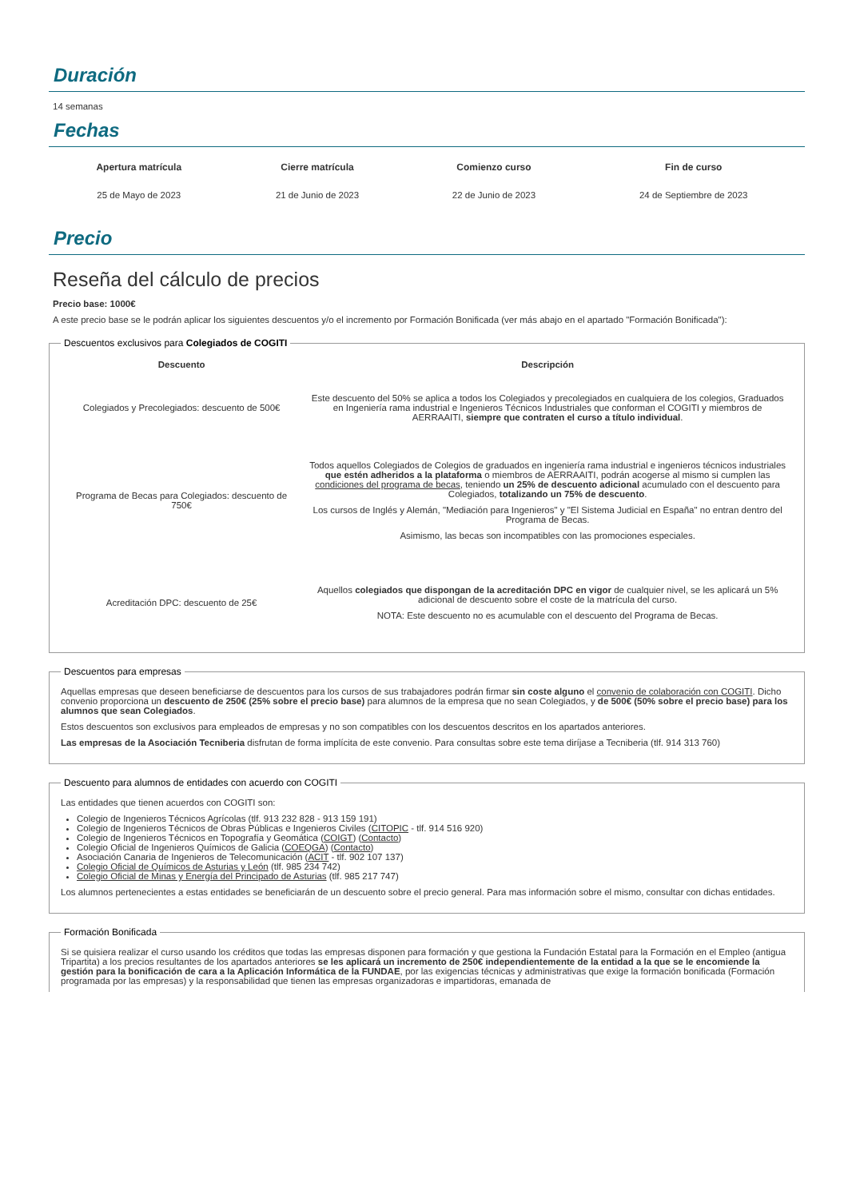Duración
14 semanas
Fechas
| Apertura matrícula | Cierre matrícula | Comienzo curso | Fin de curso |
| --- | --- | --- | --- |
| 25 de Mayo de 2023 | 21 de Junio de 2023 | 22 de Junio de 2023 | 24 de Septiembre de 2023 |
Precio
Reseña del cálculo de precios
Precio base: 1000€
A este precio base se le podrán aplicar los siguientes descuentos y/o el incremento por Formación Bonificada (ver más abajo en el apartado "Formación Bonificada"):
Descuentos exclusivos para Colegiados de COGITI
| Descuento | Descripción |
| --- | --- |
| Colegiados y Precolegiados: descuento de 500€ | Este descuento del 50% se aplica a todos los Colegiados y precolegiados en cualquiera de los colegios, Graduados en Ingeniería rama industrial e Ingenieros Técnicos Industriales que conforman el COGITI y miembros de AERRAAITI, siempre que contraten el curso a título individual . |
| Programa de Becas para Colegiados: descuento de 750€ | Todos aquellos Colegiados de Colegios de graduados en ingeniería rama industrial e ingenieros técnicos industriales que estén adheridos a la plataforma o miembros de AERRAAITI, podrán acogerse al mismo si cumplen las condiciones del programa de becas , teniendo un 25% de descuento adicional acumulado con el descuento para Colegiados, totalizando un 75% de descuento . Los cursos de Inglés y Alemán, "Mediación para Ingenieros" y "El Sistema Judicial en España" no entran dentro del Programa de Becas. Asimismo, las becas son incompatibles con las promociones especiales. |
| Acreditación DPC: descuento de 25€ | Aquellos colegiados que dispongan de la acreditación DPC en vigor de cualquier nivel, se les aplicará un 5% adicional de descuento sobre el coste de la matrícula del curso. NOTA: Este descuento no es acumulable con el descuento del Programa de Becas. |
Descuentos para empresas
Aquellas empresas que deseen beneficiarse de descuentos para los cursos de sus trabajadores podrán firmar sin coste alguno el convenio de colaboración con COGITI. Dicho convenio proporciona un descuento de 250€ (25% sobre el precio base) para alumnos de la empresa que no sean Colegiados, y de 500€ (50% sobre el precio base) para los alumnos que sean Colegiados.
Estos descuentos son exclusivos para empleados de empresas y no son compatibles con los descuentos descritos en los apartados anteriores.
Las empresas de la Asociación Tecniberia disfrutan de forma implícita de este convenio. Para consultas sobre este tema diríjase a Tecniberia (tlf. 914 313 760)
Descuento para alumnos de entidades con acuerdo con COGITI
Las entidades que tienen acuerdos con COGITI son:
Colegio de Ingenieros Técnicos Agrícolas (tlf. 913 232 828 - 913 159 191)
Colegio de Ingenieros Técnicos de Obras Públicas e Ingenieros Civiles (CITOPIC - tlf. 914 516 920)
Colegio de Ingenieros Técnicos en Topografía y Geomática (COIGT) (Contacto)
Colegio Oficial de Ingenieros Químicos de Galicia (COEQGA) (Contacto)
Asociación Canaria de Ingenieros de Telecomunicación (ACIT - tlf. 902 107 137)
Colegio Oficial de Químicos de Asturias y León (tlf. 985 234 742)
Colegio Oficial de Minas y Energía del Principado de Asturias (tlf. 985 217 747)
Los alumnos pertenecientes a estas entidades se beneficiarán de un descuento sobre el precio general. Para mas información sobre el mismo, consultar con dichas entidades.
Formación Bonificada
Si se quisiera realizar el curso usando los créditos que todas las empresas disponen para formación y que gestiona la Fundación Estatal para la Formación en el Empleo (antigua Tripartita) a los precios resultantes de los apartados anteriores se les aplicará un incremento de 250€ independientemente de la entidad a la que se le encomiende la gestión para la bonificación de cara a la Aplicación Informática de la FUNDAE, por las exigencias técnicas y administrativas que exige la formación bonificada (Formación programada por las empresas) y la responsabilidad que tienen las empresas organizadoras e impartidoras, emanada de